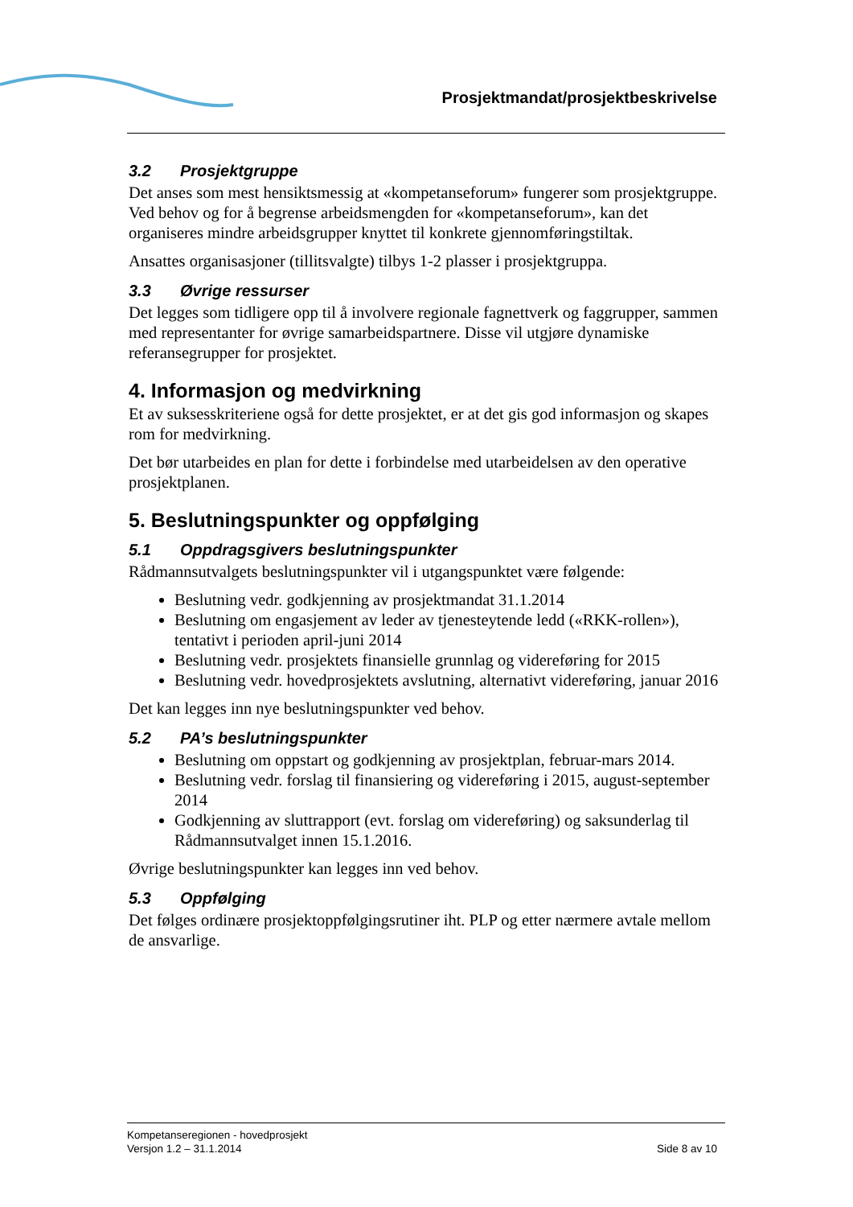Prosjektmandat/prosjektbeskrivelse
3.2 Prosjektgruppe
Det anses som mest hensiktsmessig at «kompetanseforum» fungerer som prosjektgruppe. Ved behov og for å begrense arbeidsmengden for «kompetanseforum», kan det organiseres mindre arbeidsgrupper knyttet til konkrete gjennomføringstiltak.
Ansattes organisasjoner (tillitsvalgte) tilbys 1-2 plasser i prosjektgruppa.
3.3 Øvrige ressurser
Det legges som tidligere opp til å involvere regionale fagnettverk og faggrupper, sammen med representanter for øvrige samarbeidspartnere. Disse vil utgjøre dynamiske referansegrupper for prosjektet.
4. Informasjon og medvirkning
Et av suksesskriteriene også for dette prosjektet, er at det gis god informasjon og skapes rom for medvirkning.
Det bør utarbeides en plan for dette i forbindelse med utarbeidelsen av den operative prosjektplanen.
5. Beslutningspunkter og oppfølging
5.1 Oppdragsgivers beslutningspunkter
Rådmannsutvalgets beslutningspunkter vil i utgangspunktet være følgende:
Beslutning vedr. godkjenning av prosjektmandat 31.1.2014
Beslutning om engasjement av leder av tjenesteytende ledd («RKK-rollen»), tentativt i perioden april-juni 2014
Beslutning vedr. prosjektets finansielle grunnlag og videreføring for 2015
Beslutning vedr. hovedprosjektets avslutning, alternativt videreføring, januar 2016
Det kan legges inn nye beslutningspunkter ved behov.
5.2 PA’s beslutningspunkter
Beslutning om oppstart og godkjenning av prosjektplan, februar-mars 2014.
Beslutning vedr. forslag til finansiering og videreføring i 2015, august-september 2014
Godkjenning av sluttrapport (evt. forslag om videreføring) og saksunderlag til Rådmannsutvalget innen 15.1.2016.
Øvrige beslutningspunkter kan legges inn ved behov.
5.3 Oppfølging
Det følges ordinære prosjektoppfølgingsrutiner iht. PLP og etter nærmere avtale mellom de ansvarlige.
Kompetanseregionen - hovedprosjekt
Versjon 1.2 – 31.1.2014
Side 8 av 10